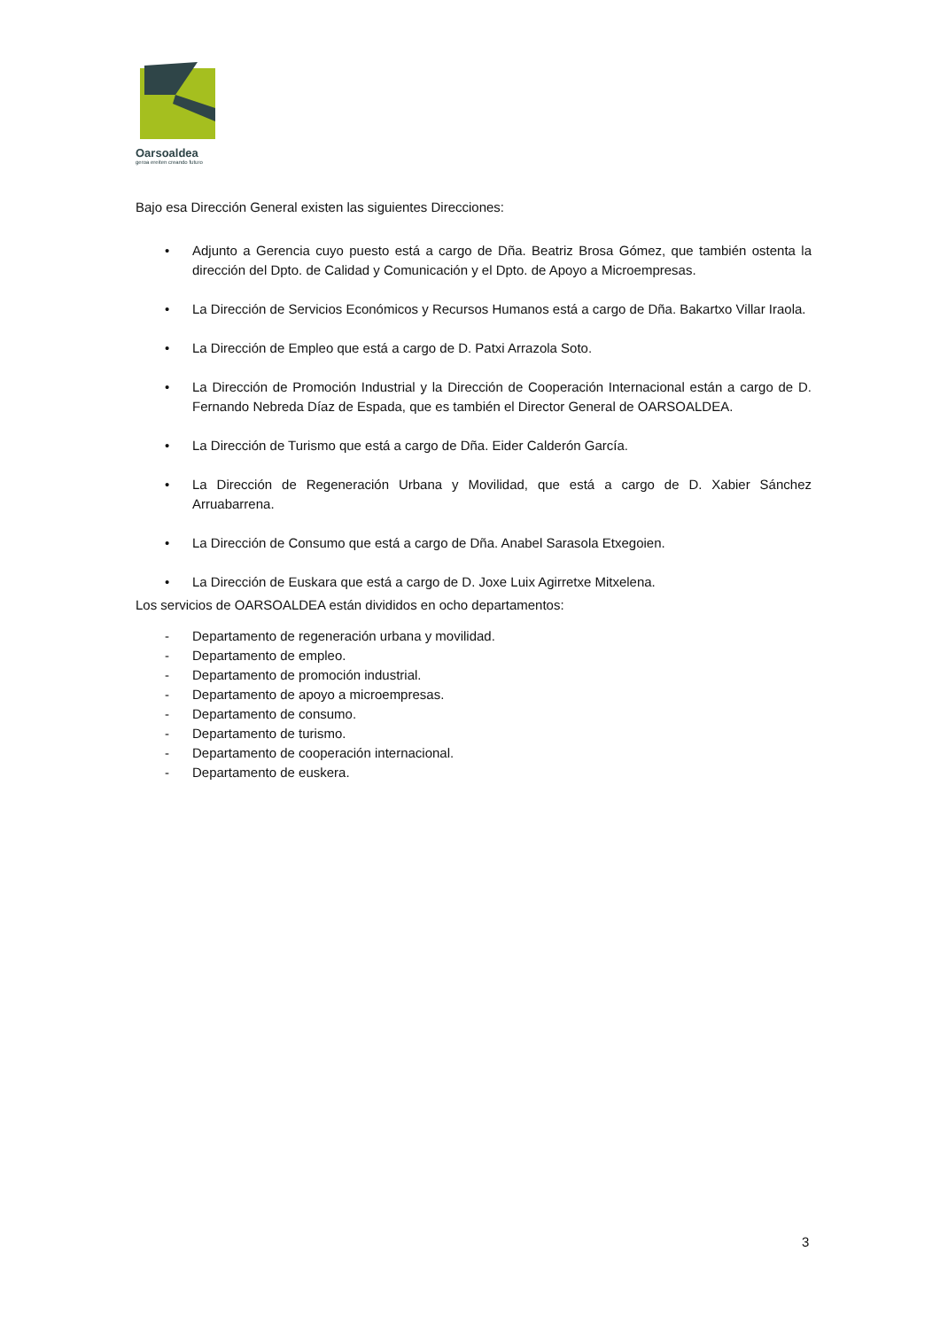Oarsoaldea
geroa ereiten creando futuro
Bajo esa Dirección General existen las siguientes Direcciones:
• Adjunto a Gerencia cuyo puesto está a cargo de Dña. Beatriz Brosa Gómez, que también ostenta la dirección del Dpto. de Calidad y Comunicación y el Dpto. de Apoyo a Microempresas.
• La Dirección de Servicios Económicos y Recursos Humanos está a cargo de Dña. Bakartxo Villar Iraola.
• La Dirección de Empleo que está a cargo de D. Patxi Arrazola Soto.
• La Dirección de Promoción Industrial y la Dirección de Cooperación Internacional están a cargo de D. Fernando Nebreda Díaz de Espada, que es también el Director General de OARSOALDEA.
• La Dirección de Turismo que está a cargo de Dña. Eider Calderón García.
• La Dirección de Regeneración Urbana y Movilidad, que está a cargo de D. Xabier Sánchez Arruabarrena.
• La Dirección de Consumo que está a cargo de Dña. Anabel Sarasola Etxegoien.
• La Dirección de Euskara que está a cargo de D. Joxe Luix Agirretxe Mitxelena.
Los servicios de OARSOALDEA están divididos en ocho departamentos:
- Departamento de regeneración urbana y movilidad.
- Departamento de empleo.
- Departamento de promoción industrial.
- Departamento de apoyo a microempresas.
- Departamento de consumo.
- Departamento de turismo.
- Departamento de cooperación internacional.
- Departamento de euskera.
3